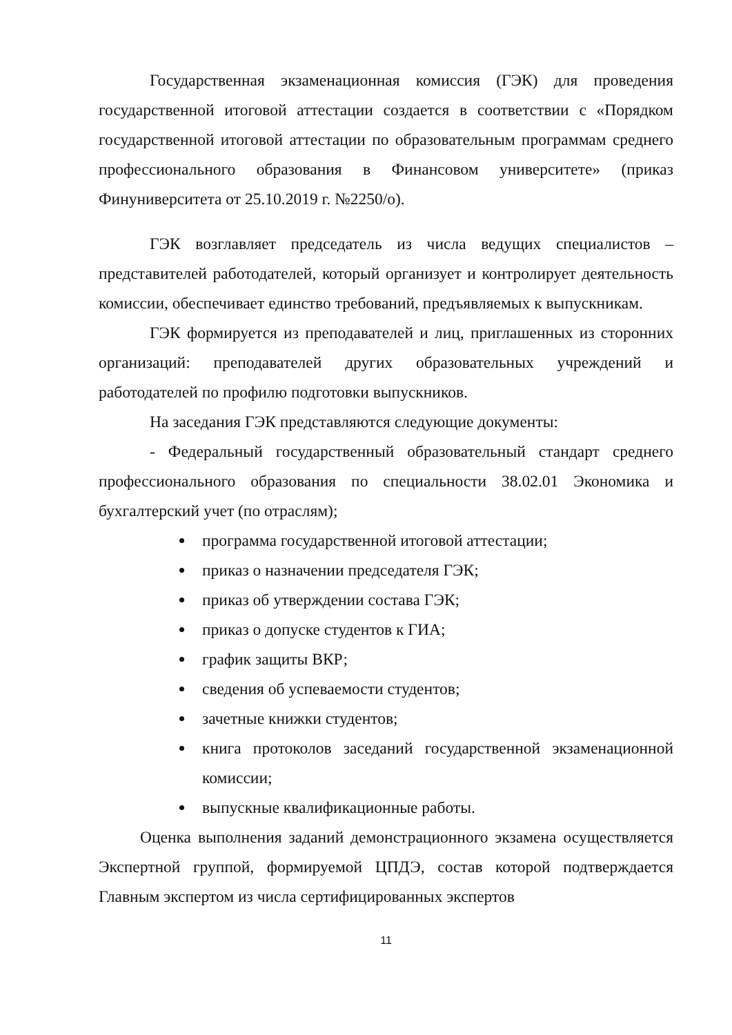Государственная экзаменационная комиссия (ГЭК) для проведения государственной итоговой аттестации создается в соответствии с «Порядком государственной итоговой аттестации по образовательным программам среднего профессионального образования в Финансовом университете» (приказ Финуниверситета от 25.10.2019 г. №2250/о).
ГЭК возглавляет председатель из числа ведущих специалистов – представителей работодателей, который организует и контролирует деятельность комиссии, обеспечивает единство требований, предъявляемых к выпускникам.
ГЭК формируется из преподавателей и лиц, приглашенных из сторонних организаций: преподавателей других образовательных учреждений и работодателей по профилю подготовки выпускников.
На заседания ГЭК представляются следующие документы:
- Федеральный государственный образовательный стандарт среднего профессионального образования по специальности 38.02.01 Экономика и бухгалтерский учет (по отраслям);
программа государственной итоговой аттестации;
приказ о назначении председателя ГЭК;
приказ об утверждении состава ГЭК;
приказ о допуске студентов к ГИА;
график защиты ВКР;
сведения об успеваемости студентов;
зачетные книжки студентов;
книга протоколов заседаний государственной экзаменационной комиссии;
выпускные квалификационные работы.
Оценка выполнения заданий демонстрационного экзамена осуществляется Экспертной группой, формируемой ЦПДЭ, состав которой подтверждается Главным экспертом из числа сертифицированных экспертов
11